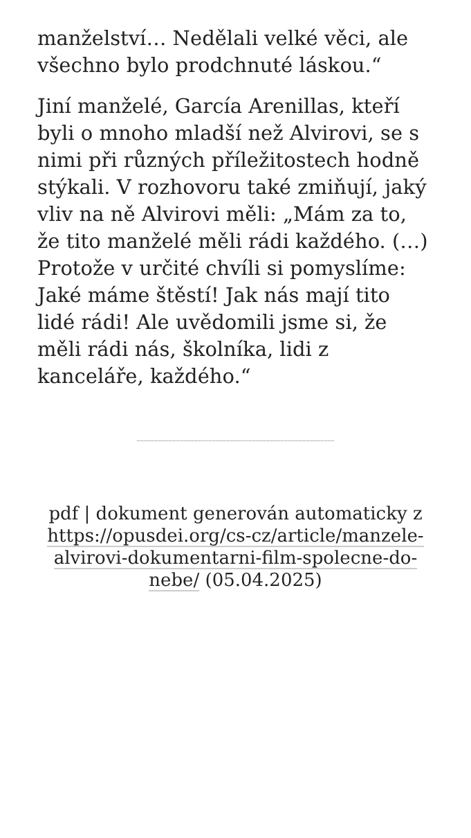manželství… Nedělali velké věci, ale všechno bylo prodchnuté láskou.“
Jiní manželé, García Arenillas, kteří byli o mnoho mladší než Alvirovi, se s nimi při různých příležitostech hodně stýkali. V rozhovoru také zmiňují, jaký vliv na ně Alvirovi měli: „Mám za to, že tito manželé měli rádi každého. (…) Protože v určité chvíli si pomyslíme: Jaké máme štěstí! Jak nás mají tito lidé rádi! Ale uvědomili jsme si, že měli rádi nás, školníka, lidi z kanceláře, každého.“
pdf | dokument generován automaticky z https://opusdei.org/cs-cz/article/manzele-alvirovi-dokumentarni-film-spolecne-do-nebe/ (05.04.2025)